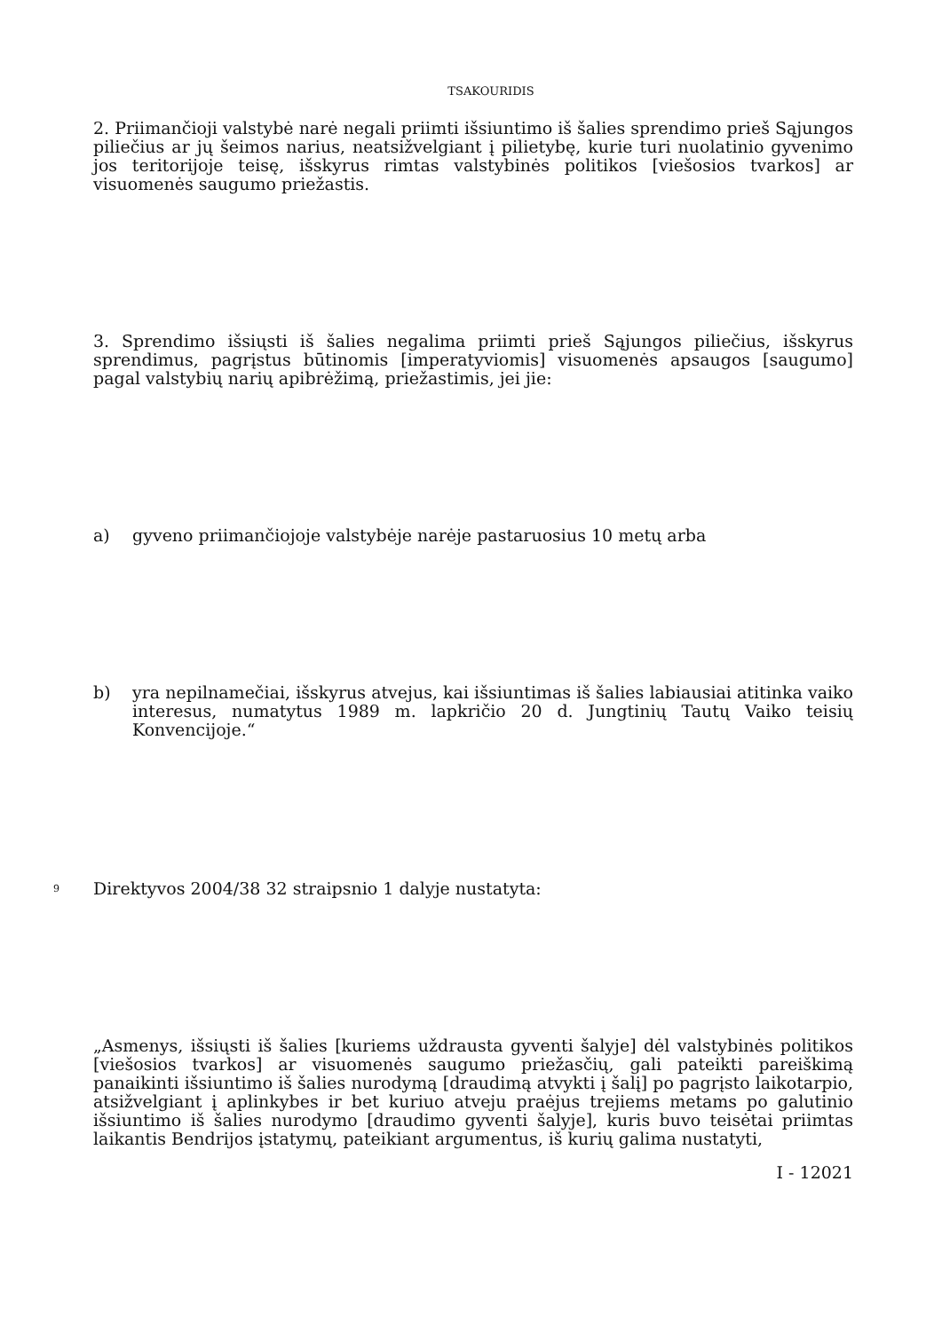TSAKOURIDIS
2. Priimančioji valstybė narė negali priimti išsiuntimo iš šalies sprendimo prieš Sąjungos piliečius ar jų šeimos narius, neatsižvelgiant į pilietybę, kurie turi nuolatinio gyvenimo jos teritorijoje teisę, išskyrus rimtas valstybinės politikos [viešosios tvarkos] ar visuomenės saugumo priežastis.
3. Sprendimo išsiųsti iš šalies negalima priimti prieš Sąjungos piliečius, išskyrus sprendimus, pagrįstus būtinomis [imperatyviomis] visuomenės apsaugos [saugumo] pagal valstybių narių apibrėžimą, priežastimis, jei jie:
a) gyveno priimančiojoje valstybėje narėje pastaruosius 10 metų arba
b) yra nepilnamečiai, išskyrus atvejus, kai išsiuntimas iš šalies labiausiai atitinka vaiko interesus, numatytus 1989 m. lapkričio 20 d. Jungtinių Tautų Vaiko teisių Konvencijoje.“
9
Direktyvos 2004/38 32 straipsnio 1 dalyje nustatyta:
„Asmenys, išsiųsti iš šalies [kuriems uždrausta gyventi šalyje] dėl valstybinės politikos [viešosios tvarkos] ar visuomenės saugumo priežasčių, gali pateikti pareiškimą panaikinti išsiuntimo iš šalies nurodymą [draudimą atvykti į šalį] po pagrįsto laikotarpio, atsižvelgiant į aplinkybes ir bet kuriuo atveju praėjus trejiems metams po galutinio išsiuntimo iš šalies nurodymo [draudimo gyventi šalyje], kuris buvo teisėtai priimtas laikantis Bendrijos įstatymų, pateikiant argumentus, iš kurių galima nustatyti,
I - 12021